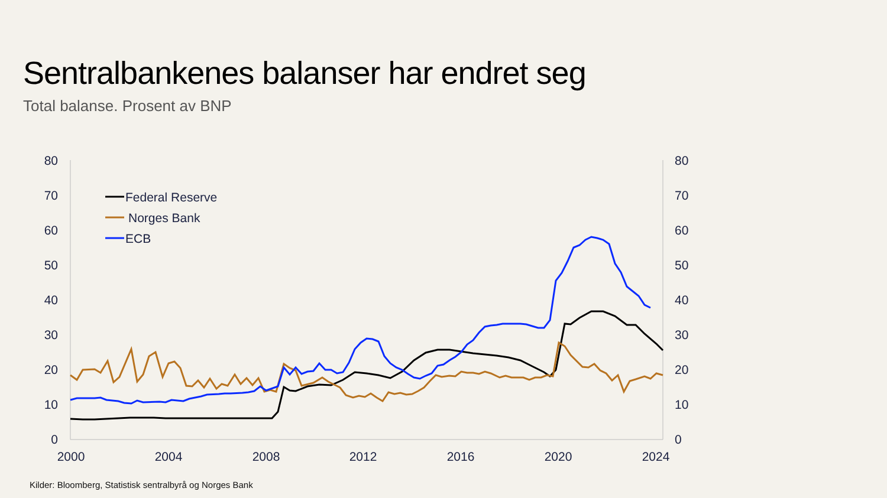Sentralbankenes balanser har endret seg
Total balanse. Prosent av BNP
80
70
60
50
40
30
20
10
0
80
70
60
50
40
30
20
10
0
2000
2004
2008
2012
2016
2020
2024
Federal Reserve
Norges Bank
ECB
Kilder: Bloomberg, Statistisk sentralbyrå og Norges Bank